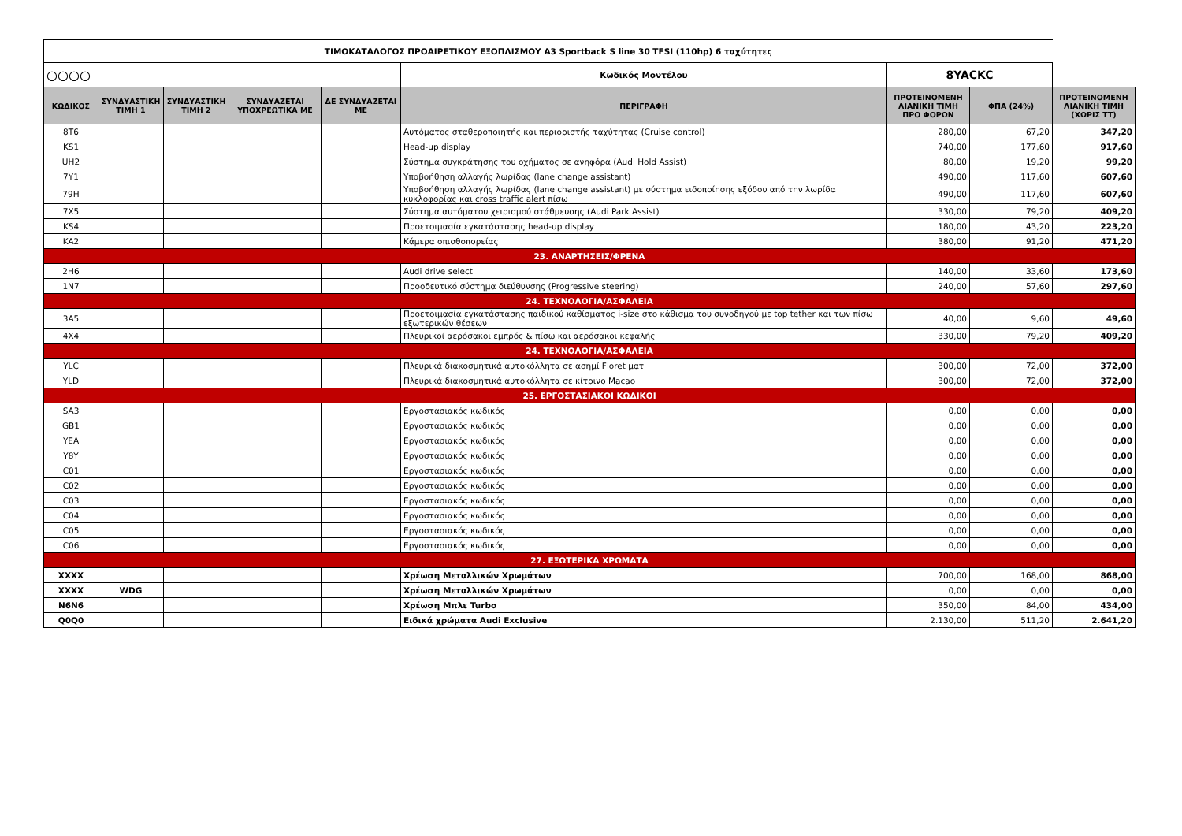| ΤΙΜΟΚΑΤΑΛΟΓΟΣ ΠΡΟΑΙΡΕΤΙΚΟΥ ΕΞΟΠΛΙΣΜΟΥ A3 Sportback S line 30 TFSI (110hp) 6 ταχύτητες | | | | | | | | |
| ○○○○ | | | | | Κωδικός Μοντέλου | 8YACKC | | |
| ΚΩΔΙΚΟΣ | ΣΥΝΔΥΑΣΤΙΚΗ ΤΙΜΗ 1 | ΣΥΝΔΥΑΣΤΙΚΗ ΤΙΜΗ 2 | ΣΥΝΔΥΑΖΕΤΑΙ ΥΠΟΧΡΕΩΤΙΚΑ ΜΕ | ΔΕ ΣΥΝΔΥΑΖΕΤΑΙ ΜΕ | ΠΕΡΙΓΡΑΦΗ | ΠΡΟΤΕΙΝΟΜΕΝΗ ΛΙΑΝΙΚΗ ΤΙΜΗ ΠΡΟ ΦΟΡΩΝ | ΦΠΑ (24%) | ΠΡΟΤΕΙΝΟΜΕΝΗ ΛΙΑΝΙΚΗ ΤΙΜΗ (ΧΩΡΙΣ ΤΤ) |
| 8T6 | | | | | Αυτόματος σταθεροποιητής και περιοριστής ταχύτητας (Cruise control) | 280,00 | 67,20 | 347,20 |
| KS1 | | | | | Head-up display | 740,00 | 177,60 | 917,60 |
| UH2 | | | | | Σύστημα συγκράτησης του οχήματος σε ανηφόρα (Audi Hold Assist) | 80,00 | 19,20 | 99,20 |
| 7Y1 | | | | | Υποβοήθηση αλλαγής λωρίδας (lane change assistant) | 490,00 | 117,60 | 607,60 |
| 79H | | | | | Υποβοήθηση αλλαγής λωρίδας (lane change assistant) με σύστημα ειδοποίησης εξόδου από την λωρίδα κυκλοφορίας και cross traffic alert πίσω | 490,00 | 117,60 | 607,60 |
| 7X5 | | | | | Σύστημα αυτόματου χειρισμού στάθμευσης (Audi Park Assist) | 330,00 | 79,20 | 409,20 |
| KS4 | | | | | Προετοιμασία εγκατάστασης head-up display | 180,00 | 43,20 | 223,20 |
| KA2 | | | | | Κάμερα οπισθοπορείας | 380,00 | 91,20 | 471,20 |
| 23. ΑΝΑΡΤΗΣΕΙΣ/ΦΡΕΝΑ | | | | | | | | |
| 2H6 | | | | | Audi drive select | 140,00 | 33,60 | 173,60 |
| 1N7 | | | | | Προοδευτικό σύστημα διεύθυνσης (Progressive steering) | 240,00 | 57,60 | 297,60 |
| 24. ΤΕΧΝΟΛΟΓΙΑ/ΑΣΦΑΛΕΙΑ | | | | | | | | |
| 3A5 | | | | | Προετοιμασία εγκατάστασης παιδικού καθίσματος i-size στο κάθισμα του συνοδηγού με top tether και των πίσω εξωτερικών θέσεων | 40,00 | 9,60 | 49,60 |
| 4X4 | | | | | Πλευρικοί αερόσακοι εμπρός & πίσω και αερόσακοι κεφαλής | 330,00 | 79,20 | 409,20 |
| 24. ΤΕΧΝΟΛΟΓΙΑ/ΑΣΦΑΛΕΙΑ | | | | | | | | |
| YLC | | | | | Πλευρικά διακοσμητικά αυτοκόλλητα σε ασημί Floret ματ | 300,00 | 72,00 | 372,00 |
| YLD | | | | | Πλευρικά διακοσμητικά αυτοκόλλητα σε κίτρινο Macao | 300,00 | 72,00 | 372,00 |
| 25. ΕΡΓΟΣΤΑΣΙΑΚΟΙ ΚΩΔΙΚΟΙ | | | | | | | | |
| SA3 | | | | | Εργοστασιακός κωδικός | 0,00 | 0,00 | 0,00 |
| GB1 | | | | | Εργοστασιακός κωδικός | 0,00 | 0,00 | 0,00 |
| YEA | | | | | Εργοστασιακός κωδικός | 0,00 | 0,00 | 0,00 |
| Y8Y | | | | | Εργοστασιακός κωδικός | 0,00 | 0,00 | 0,00 |
| C01 | | | | | Εργοστασιακός κωδικός | 0,00 | 0,00 | 0,00 |
| C02 | | | | | Εργοστασιακός κωδικός | 0,00 | 0,00 | 0,00 |
| C03 | | | | | Εργοστασιακός κωδικός | 0,00 | 0,00 | 0,00 |
| C04 | | | | | Εργοστασιακός κωδικός | 0,00 | 0,00 | 0,00 |
| C05 | | | | | Εργοστασιακός κωδικός | 0,00 | 0,00 | 0,00 |
| C06 | | | | | Εργοστασιακός κωδικός | 0,00 | 0,00 | 0,00 |
| 27. ΕΞΩΤΕΡΙΚΑ ΧΡΩΜΑΤΑ | | | | | | | | |
| XXXX | | | | | Χρέωση Μεταλλικών Χρωμάτων | 700,00 | 168,00 | 868,00 |
| XXXX | WDG | | | | Χρέωση Μεταλλικών Χρωμάτων | 0,00 | 0,00 | 0,00 |
| N6N6 | | | | | Χρέωση Μπλε Turbo | 350,00 | 84,00 | 434,00 |
| Q0Q0 | | | | | Ειδικά χρώματα Audi Exclusive | 2.130,00 | 511,20 | 2.641,20 |